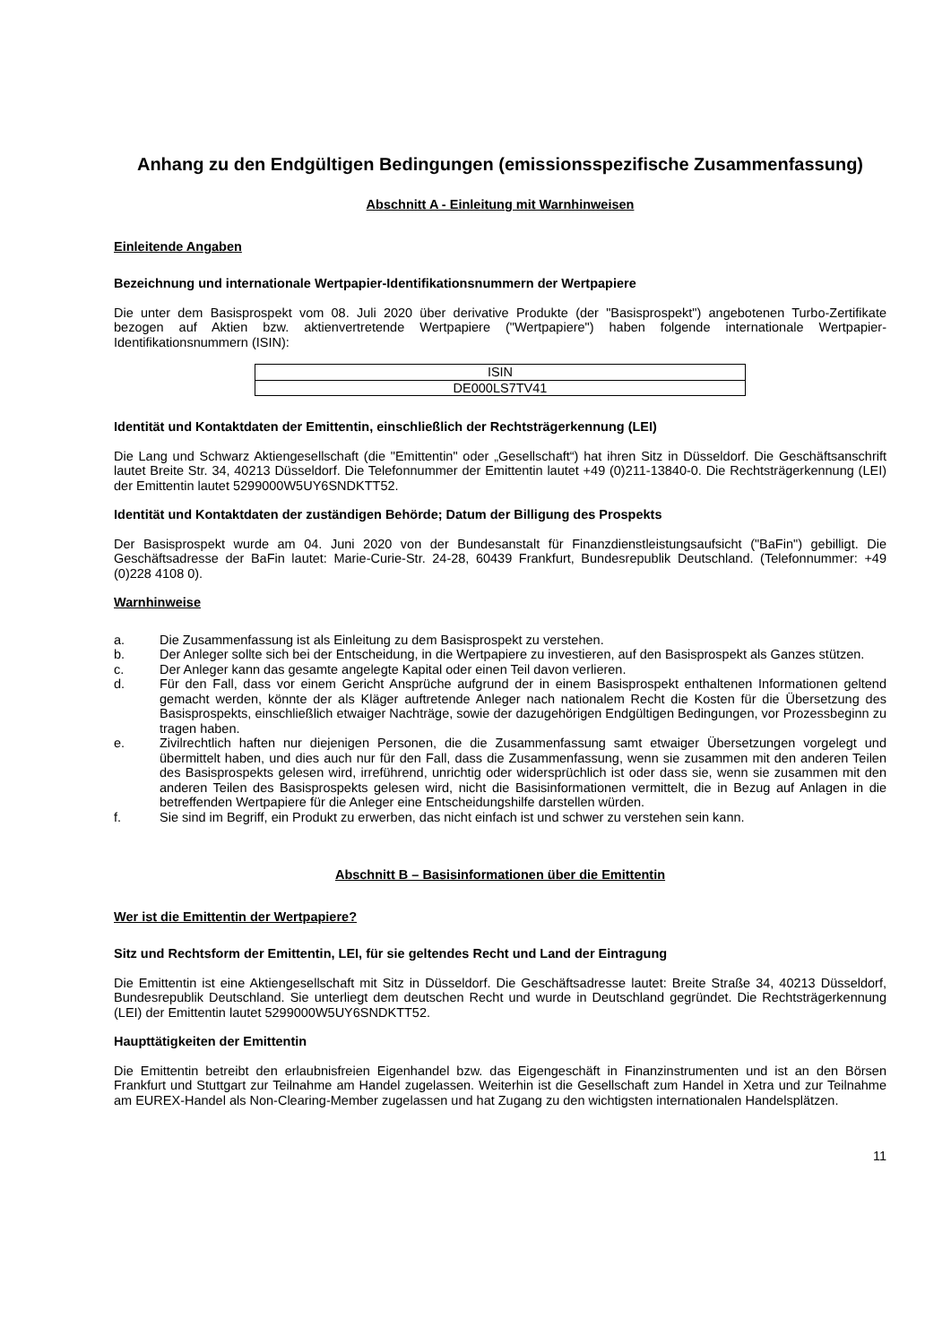Anhang zu den Endgültigen Bedingungen (emissionsspezifische Zusammenfassung)
Abschnitt A - Einleitung mit Warnhinweisen
Einleitende Angaben
Bezeichnung und internationale Wertpapier-Identifikationsnummern der Wertpapiere
Die unter dem Basisprospekt vom 08. Juli 2020 über derivative Produkte (der "Basisprospekt") angebotenen Turbo-Zertifikate bezogen auf Aktien bzw. aktienvertretende Wertpapiere ("Wertpapiere") haben folgende internationale Wertpapier-Identifikationsnummern (ISIN):
| ISIN |
| DE000LS7TV41 |
Identität und Kontaktdaten der Emittentin, einschließlich der Rechtsträgerkennung (LEI)
Die Lang und Schwarz Aktiengesellschaft (die "Emittentin" oder „Gesellschaft“) hat ihren Sitz in Düsseldorf. Die Geschäftsanschrift lautet Breite Str. 34, 40213 Düsseldorf. Die Telefonnummer der Emittentin lautet +49 (0)211-13840-0. Die Rechtsträgerkennung (LEI) der Emittentin lautet 5299000W5UY6SNDKTT52.
Identität und Kontaktdaten der zuständigen Behörde; Datum der Billigung des Prospekts
Der Basisprospekt wurde am 04. Juni 2020 von der Bundesanstalt für Finanzdienstleistungsaufsicht ("BaFin") gebilligt. Die Geschäftsadresse der BaFin lautet: Marie-Curie-Str. 24-28, 60439 Frankfurt, Bundesrepublik Deutschland. (Telefonnummer: +49 (0)228 4108 0).
Warnhinweise
a. Die Zusammenfassung ist als Einleitung zu dem Basisprospekt zu verstehen.
b. Der Anleger sollte sich bei der Entscheidung, in die Wertpapiere zu investieren, auf den Basisprospekt als Ganzes stützen.
c. Der Anleger kann das gesamte angelegte Kapital oder einen Teil davon verlieren.
d. Für den Fall, dass vor einem Gericht Ansprüche aufgrund der in einem Basisprospekt enthaltenen Informationen geltend gemacht werden, könnte der als Kläger auftretende Anleger nach nationalem Recht die Kosten für die Übersetzung des Basisprospekts, einschließlich etwaiger Nachträge, sowie der dazugehörigen Endgültigen Bedingungen, vor Prozessbeginn zu tragen haben.
e. Zivilrechtlich haften nur diejenigen Personen, die die Zusammenfassung samt etwaiger Übersetzungen vorgelegt und übermittelt haben, und dies auch nur für den Fall, dass die Zusammenfassung, wenn sie zusammen mit den anderen Teilen des Basisprospekts gelesen wird, irreführend, unrichtig oder widersprüchlich ist oder dass sie, wenn sie zusammen mit den anderen Teilen des Basisprospekts gelesen wird, nicht die Basisinformationen vermittelt, die in Bezug auf Anlagen in die betreffenden Wertpapiere für die Anleger eine Entscheidungshilfe darstellen würden.
f. Sie sind im Begriff, ein Produkt zu erwerben, das nicht einfach ist und schwer zu verstehen sein kann.
Abschnitt B – Basisinformationen über die Emittentin
Wer ist die Emittentin der Wertpapiere?
Sitz und Rechtsform der Emittentin, LEI, für sie geltendes Recht und Land der Eintragung
Die Emittentin ist eine Aktiengesellschaft mit Sitz in Düsseldorf. Die Geschäftsadresse lautet: Breite Straße 34, 40213 Düsseldorf, Bundesrepublik Deutschland. Sie unterliegt dem deutschen Recht und wurde in Deutschland gegründet. Die Rechtsträgerkennung (LEI) der Emittentin lautet 5299000W5UY6SNDKTT52.
Haupttätigkeiten der Emittentin
Die Emittentin betreibt den erlaubnisfreien Eigenhandel bzw. das Eigengeschäft in Finanzinstrumenten und ist an den Börsen Frankfurt und Stuttgart zur Teilnahme am Handel zugelassen. Weiterhin ist die Gesellschaft zum Handel in Xetra und zur Teilnahme am EUREX-Handel als Non-Clearing-Member zugelassen und hat Zugang zu den wichtigsten internationalen Handelsplätzen.
11